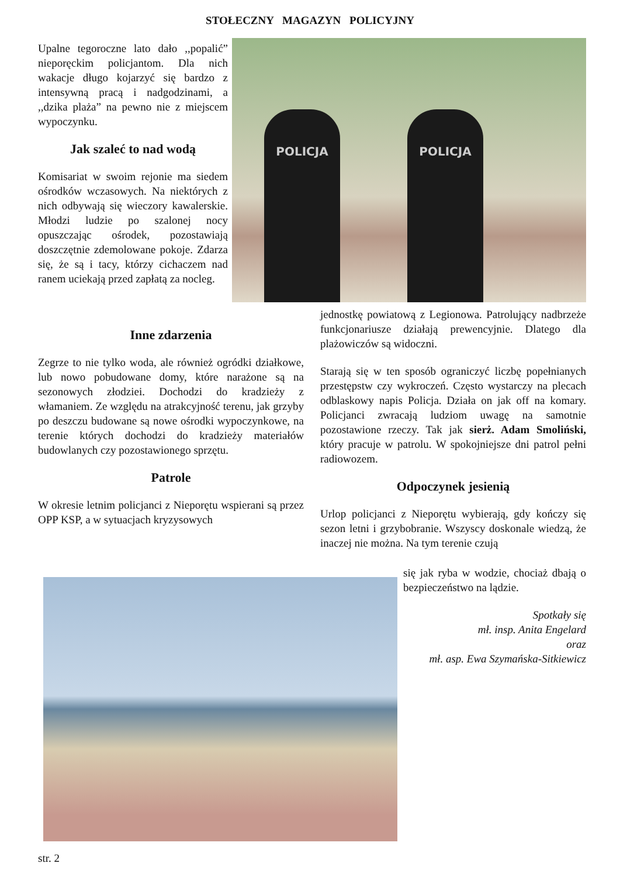STOŁECZNY MAGAZYN POLICYJNY
Upalne tegoroczne lato dało ,,popalić” nieporęckim policjantom. Dla nich wakacje długo kojarzyć się bardzo z intensywną pracą i nadgodzinami, a ,,dzika plaża” na pewno nie z miejscem wypoczynku.
Jak szaleć to nad wodą
Komisariat w swoim rejonie ma siedem ośrodków wczasowych. Na niektórych z nich odbywają się wieczory kawalerskie. Młodzi ludzie po szalonej nocy opuszczając ośrodek, pozostawiają doszczętnie zdemolowane pokoje. Zdarza się, że są i tacy, którzy cichaczem nad ranem uciekają przed zapłatą za nocleg.
POLICJA POLICJA
Inne zdarzenia
Zegrze to nie tylko woda, ale również ogródki działkowe, lub nowo pobudowane domy, które narażone są na sezonowych złodziei. Dochodzi do kradzieży z włamaniem. Ze względu na atrakcyjność terenu, jak grzyby po deszczu budowane są nowe ośrodki wypoczynkowe, na terenie których dochodzi do kradzieży materiałów budowlanych czy pozostawionego sprzętu.
Patrole
W okresie letnim policjanci z Nieporętu wspierani są przez OPP KSP, a w sytuacjach kryzysowych
jednostkę powiatową z Legionowa. Patrolujący nadbrzeże funkcjonariusze działają prewencyjnie. Dlatego dla plażowiczów są widoczni.
Starają się w ten sposób ograniczyć liczbę popełnianych przestępstw czy wykroczeń. Często wystarczy na plecach odblaskowy napis Policja. Działa on jak off na komary. Policjanci zwracają ludziom uwagę na samotnie pozostawione rzeczy. Tak jak sierż. Adam Smoliński, który pracuje w patrolu. W spokojniejsze dni patrol pełni radiowozem.
Odpoczynek jesienią
Urlop policjanci z Nieporętu wybierają, gdy kończy się sezon letni i grzybobranie. Wszyscy doskonale wiedzą, że inaczej nie można. Na tym terenie czują
się jak ryba w wodzie, chociaż dbają o bezpieczeństwo na lądzie.
Spotkały się
mł. insp. Anita Engelard
oraz
mł. asp. Ewa Szymańska-Sitkiewicz
str. 2